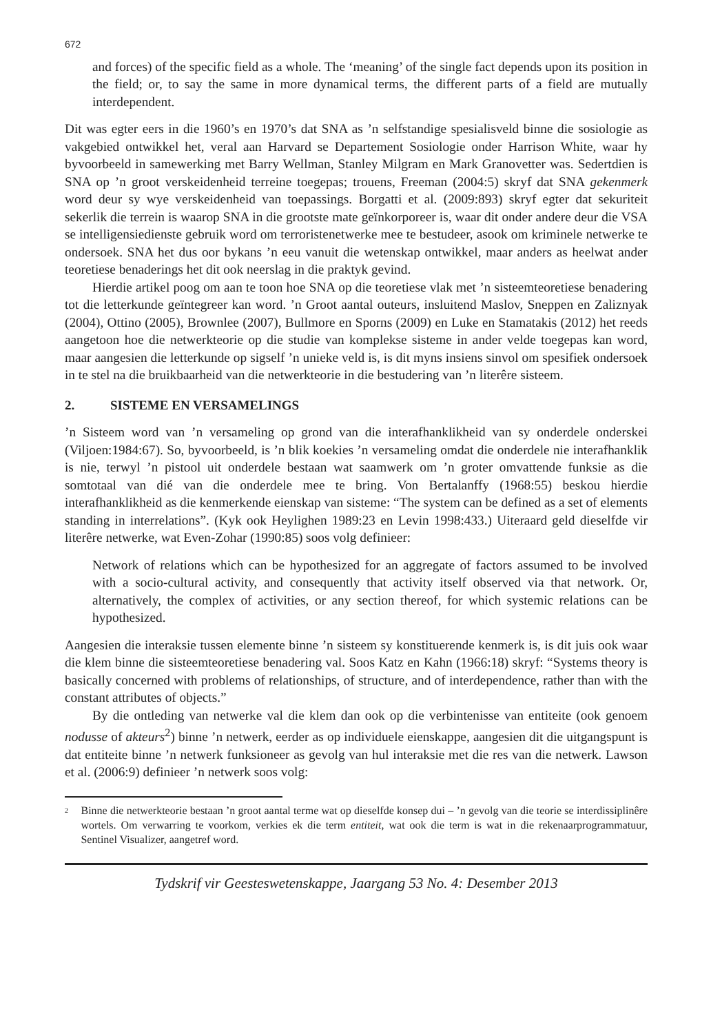672
and forces) of the specific field as a whole. The ‘meaning’ of the single fact depends upon its position in the field; or, to say the same in more dynamical terms, the different parts of a field are mutually interdependent.
Dit was egter eers in die 1960’s en 1970’s dat SNA as ’n selfstandige spesialisveld binne die sosiologie as vakgebied ontwikkel het, veral aan Harvard se Departement Sosiologie onder Harrison White, waar hy byvoorbeeld in samewerking met Barry Wellman, Stanley Milgram en Mark Granovetter was. Sedertdien is SNA op ’n groot verskeidenheid terreine toegepas; trouens, Freeman (2004:5) skryf dat SNA gekenmerk word deur sy wye verskeidenheid van toepassings. Borgatti et al. (2009:893) skryf egter dat sekuriteit sekerlik die terrein is waarop SNA in die grootste mate geïnkorporeer is, waar dit onder andere deur die VSA se intelligensiedienste gebruik word om terroristenetwerke mee te bestudeer, asook om kriminele netwerke te ondersoek. SNA het dus oor bykans ’n eeu vanuit die wetenskap ontwikkel, maar anders as heelwat ander teoretiese benaderings het dit ook neerslag in die praktyk gevind.
Hierdie artikel poog om aan te toon hoe SNA op die teoretiese vlak met ’n sisteemteoretiese benadering tot die letterkunde geïntegreer kan word. ’n Groot aantal outeurs, insluitend Maslov, Sneppen en Zaliznyak (2004), Ottino (2005), Brownlee (2007), Bullmore en Sporns (2009) en Luke en Stamatakis (2012) het reeds aangetoon hoe die netwerkteorie op die studie van komplekse sisteme in ander velde toegepas kan word, maar aangesien die letterkunde op sigself ’n unieke veld is, is dit myns insiens sinvol om spesifiek ondersoek in te stel na die bruikbaarheid van die netwerkteorie in die bestudering van ’n literêre sisteem.
2. SISTEME EN VERSAMELINGS
’n Sisteem word van ’n versameling op grond van die interafhanklikheid van sy onderdele onderskei (Viljoen:1984:67). So, byvoorbeeld, is ’n blik koekies ’n versameling omdat die onderdele nie interafhanklik is nie, terwyl ’n pistool uit onderdele bestaan wat saamwerk om ’n groter omvattende funksie as die somtotaal van dié van die onderdele mee te bring. Von Bertalanffy (1968:55) beskou hierdie interafhanklikheid as die kenmerkende eienskap van sisteme: “The system can be defined as a set of elements standing in interrelations”. (Kyk ook Heylighen 1989:23 en Levin 1998:433.) Uiteraard geld dieselfde vir literêre netwerke, wat Even-Zohar (1990:85) soos volg definieer:
Network of relations which can be hypothesized for an aggregate of factors assumed to be involved with a socio-cultural activity, and consequently that activity itself observed via that network. Or, alternatively, the complex of activities, or any section thereof, for which systemic relations can be hypothesized.
Aangesien die interaksie tussen elemente binne ’n sisteem sy konstituerende kenmerk is, is dit juis ook waar die klem binne die sisteemteoretiese benadering val. Soos Katz en Kahn (1966:18) skryf: “Systems theory is basically concerned with problems of relationships, of structure, and of interdependence, rather than with the constant attributes of objects.”
By die ontleding van netwerke val die klem dan ook op die verbintenisse van entiteite (ook genoem nodusse of akteurs<sup>2</sup>) binne ’n netwerk, eerder as op individuele eienskappe, aangesien dit die uitgangspunt is dat entiteite binne ’n netwerk funksioneer as gevolg van hul interaksie met die res van die netwerk. Lawson et al. (2006:9) definieer ’n netwerk soos volg:
<sup>2</sup>
Binne die netwerkteorie bestaan ’n groot aantal terme wat op dieselfde konsep dui – ’n gevolg van die teorie se interdissiplinêre wortels. Om verwarring te voorkom, verkies ek die term entiteit, wat ook die term is wat in die rekenaarprogrammatuur, Sentinel Visualizer, aangetref word.
Tydskrif vir Geesteswetenskappe, Jaargang 53 No. 4: Desember 2013